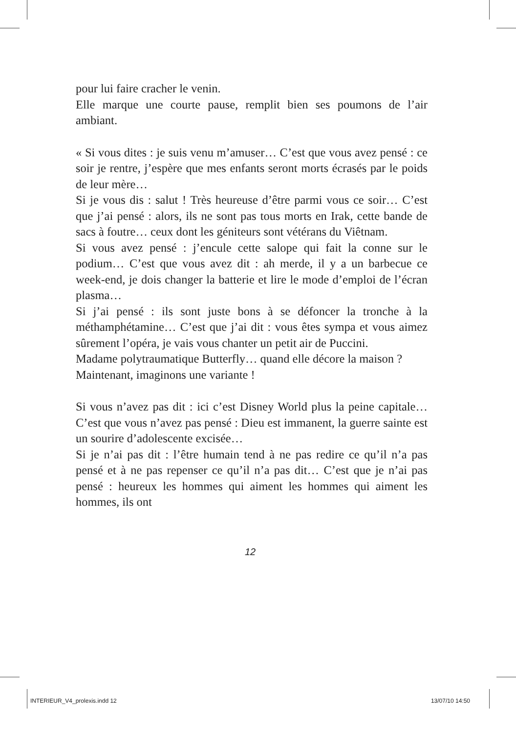pour lui faire cracher le venin.
Elle marque une courte pause, remplit bien ses poumons de l’air ambiant.
« Si vous dites : je suis venu m’amuser… C’est que vous avez pensé : ce soir je rentre, j’espère que mes enfants seront morts écrasés par le poids de leur mère…
Si je vous dis : salut ! Très heureuse d’être parmi vous ce soir… C’est que j’ai pensé : alors, ils ne sont pas tous morts en Irak, cette bande de sacs à foutre… ceux dont les géniteurs sont vétérans du Viêtnam.
Si vous avez pensé : j’encule cette salope qui fait la conne sur le podium… C’est que vous avez dit : ah merde, il y a un barbecue ce week-end, je dois changer la batterie et lire le mode d’emploi de l’écran plasma…
Si j’ai pensé : ils sont juste bons à se défoncer la tronche à la méthamphétamine… C’est que j’ai dit : vous êtes sympa et vous aimez sûrement l’opéra, je vais vous chanter un petit air de Puccini.
Madame polytraumatique Butterfly… quand elle décore la maison ?
Maintenant, imaginons une variante !
Si vous n’avez pas dit : ici c’est Disney World plus la peine capitale… C’est que vous n’avez pas pensé : Dieu est immanent, la guerre sainte est un sourire d’adolescente excisée…
Si je n’ai pas dit : l’être humain tend à ne pas redire ce qu’il n’a pas pensé et à ne pas repenser ce qu’il n’a pas dit… C’est que je n’ai pas pensé : heureux les hommes qui aiment les hommes qui aiment les hommes, ils ont
12
INTERIEUR_V4_prolexis.indd 12 13/07/10 14:50